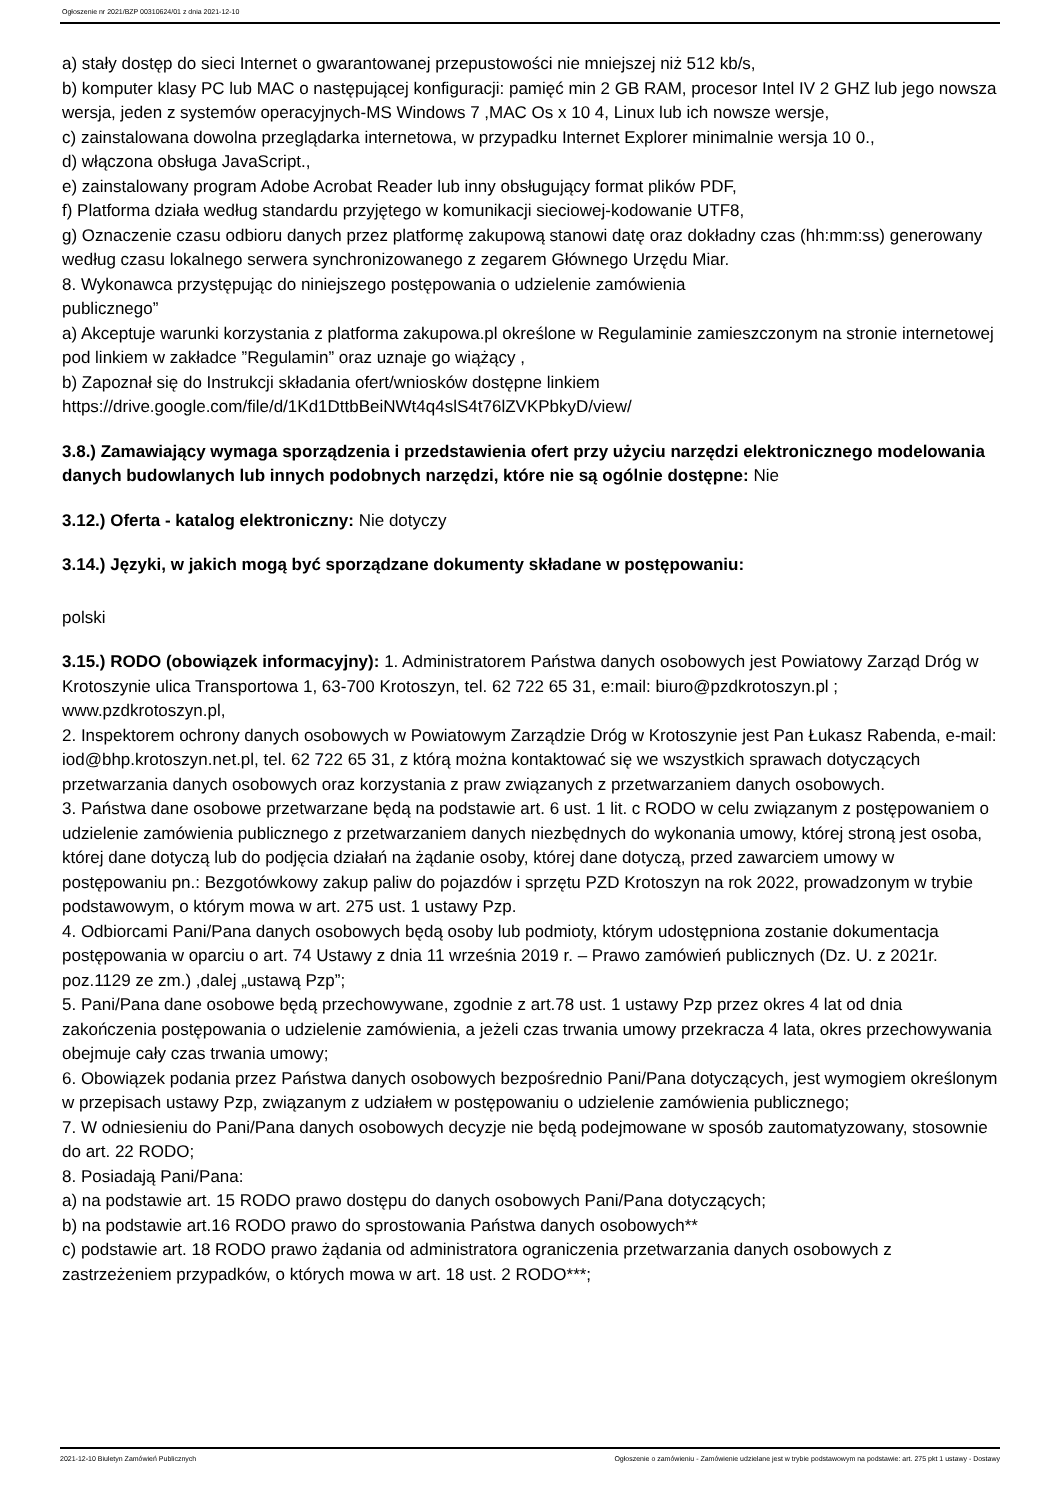Ogłoszenie nr 2021/BZP 00310624/01 z dnia 2021-12-10
a) stały dostęp do sieci Internet o gwarantowanej przepustowości nie mniejszej niż 512 kb/s,
b) komputer klasy PC lub MAC o następującej konfiguracji: pamięć min 2 GB RAM, procesor Intel IV 2 GHZ lub jego nowsza wersja, jeden z systemów operacyjnych-MS Windows 7 ,MAC Os x 10 4, Linux lub ich nowsze wersje,
c) zainstalowana dowolna przeglądarka internetowa, w przypadku Internet Explorer minimalnie wersja 10 0.,
d) włączona obsługa JavaScript.,
e) zainstalowany program Adobe Acrobat Reader lub inny obsługujący format plików PDF,
f) Platforma działa według standardu przyjętego w komunikacji sieciowej-kodowanie UTF8,
g) Oznaczenie czasu odbioru danych przez platformę zakupową stanowi datę oraz dokładny czas (hh:mm:ss) generowany według czasu lokalnego serwera synchronizowanego z zegarem Głównego Urzędu Miar.
8. Wykonawca przystępując do niniejszego postępowania o udzielenie zamówienia
publicznego”
a) Akceptuje warunki korzystania z platforma zakupowa.pl określone w Regulaminie zamieszczonym na stronie internetowej pod linkiem w zakładce ”Regulamin” oraz uznaje go wiążący ,
b) Zapoznał się do Instrukcji składania ofert/wniosków dostępne linkiem
https://drive.google.com/file/d/1Kd1DttbBeiNWt4q4slS4t76lZVKPbkyD/view/
3.8.) Zamawiający wymaga sporządzenia i przedstawienia ofert przy użyciu narzędzi elektronicznego modelowania danych budowlanych lub innych podobnych narzędzi, które nie są ogólnie dostępne: Nie
3.12.) Oferta - katalog elektroniczny: Nie dotyczy
3.14.) Języki, w jakich mogą być sporządzane dokumenty składane w postępowaniu:
polski
3.15.) RODO (obowiązek informacyjny): 1. Administratorem Państwa danych osobowych jest Powiatowy Zarząd Dróg w Krotoszynie ulica Transportowa 1, 63-700 Krotoszyn, tel. 62 722 65 31, e:mail: biuro@pzdkrotoszyn.pl ; www.pzdkrotoszyn.pl,
2. Inspektorem ochrony danych osobowych w Powiatowym Zarządzie Dróg w Krotoszynie jest Pan Łukasz Rabenda, e-mail: iod@bhp.krotoszyn.net.pl, tel. 62 722 65 31, z którą można kontaktować się we wszystkich sprawach dotyczących przetwarzania danych osobowych oraz korzystania z praw związanych z przetwarzaniem danych osobowych.
3. Państwa dane osobowe przetwarzane będą na podstawie art. 6 ust. 1 lit. c RODO w celu związanym z postępowaniem o udzielenie zamówienia publicznego z przetwarzaniem danych niezbędnych do wykonania umowy, której stroną jest osoba, której dane dotyczą lub do podjęcia działań na żądanie osoby, której dane dotyczą, przed zawarciem umowy w postępowaniu pn.: Bezgotówkowy zakup paliw do pojazdów i sprzętu PZD Krotoszyn na rok 2022, prowadzonym w trybie podstawowym, o którym mowa w art. 275 ust. 1 ustawy Pzp.
4. Odbiorcami Pani/Pana danych osobowych będą osoby lub podmioty, którym udostępniona zostanie dokumentacja postępowania w oparciu o art. 74 Ustawy z dnia 11 września 2019 r. – Prawo zamówień publicznych (Dz. U. z 2021r. poz.1129 ze zm.) ,dalej „ustawą Pzp”;
5. Pani/Pana dane osobowe będą przechowywane, zgodnie z art.78 ust. 1 ustawy Pzp przez okres 4 lat od dnia zakończenia postępowania o udzielenie zamówienia, a jeżeli czas trwania umowy przekracza 4 lata, okres przechowywania obejmuje cały czas trwania umowy;
6. Obowiązek podania przez Państwa danych osobowych bezpośrednio Pani/Pana dotyczących, jest wymogiem określonym w przepisach ustawy Pzp, związanym z udziałem w postępowaniu o udzielenie zamówienia publicznego;
7. W odniesieniu do Pani/Pana danych osobowych decyzje nie będą podejmowane w sposób zautomatyzowany, stosownie do art. 22 RODO;
8. Posiadają Pani/Pana:
a) na podstawie art. 15 RODO prawo dostępu do danych osobowych Pani/Pana dotyczących;
b) na podstawie art.16 RODO prawo do sprostowania Państwa danych osobowych**
c) podstawie art. 18 RODO prawo żądania od administratora ograniczenia przetwarzania danych osobowych z zastrzeżeniem przypadków, o których mowa w art. 18 ust. 2 RODO***;
2021-12-10 Biuletyn Zamówień Publicznych Ogłoszenie o zamówieniu - Zamówienie udzielane jest w trybie podstawowym na podstawie: art. 275 pkt 1 ustawy - Dostawy